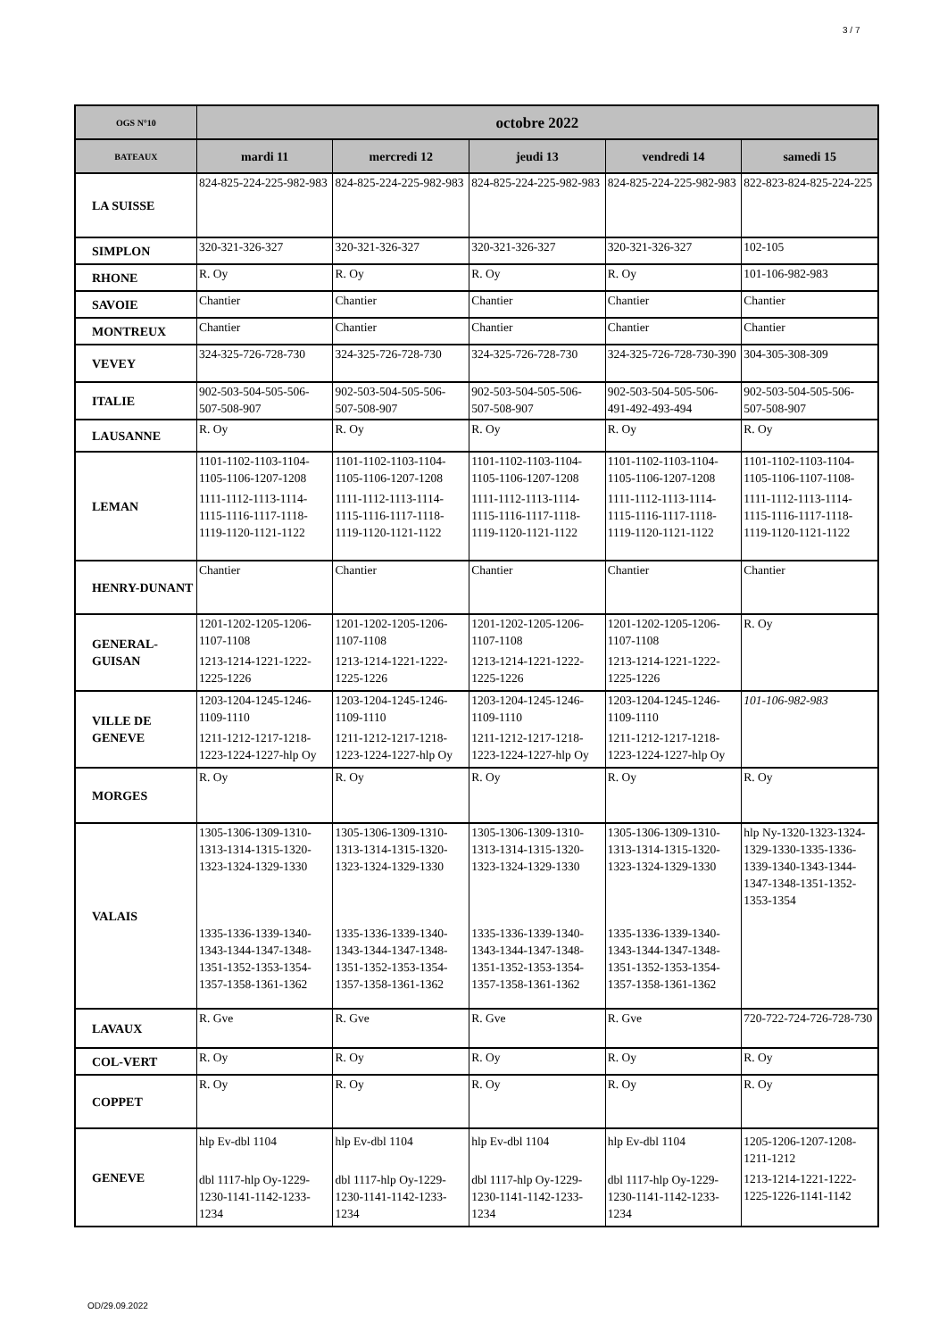3 / 7
| OGS N°10 | octobre 2022 | | | | |
| --- | --- | --- | --- | --- | --- |
| BATEAUX | mardi 11 | mercredi 12 | jeudi 13 | vendredi 14 | samedi 15 |
| LA SUISSE | 824-825-224-225-982-983 | 824-825-224-225-982-983 | 824-825-224-225-982-983 | 824-825-224-225-982-983 | 822-823-824-825-224-225 |
| SIMPLON | 320-321-326-327 | 320-321-326-327 | 320-321-326-327 | 320-321-326-327 | 102-105 |
| RHONE | R. Oy | R. Oy | R. Oy | R. Oy | 101-106-982-983 |
| SAVOIE | Chantier | Chantier | Chantier | Chantier | Chantier |
| MONTREUX | Chantier | Chantier | Chantier | Chantier | Chantier |
| VEVEY | 324-325-726-728-730 | 324-325-726-728-730 | 324-325-726-728-730 | 324-325-726-728-730-390 | 304-305-308-309 |
| ITALIE | 902-503-504-505-506-507-508-907 | 902-503-504-505-506-507-508-907 | 902-503-504-505-506-507-508-907 | 902-503-504-505-506-491-492-493-494 | 902-503-504-505-506-507-508-907 |
| LAUSANNE | R. Oy | R. Oy | R. Oy | R. Oy | R. Oy |
| LEMAN | 1101-1102-1103-1104-1105-1106-1207-1208 1111-1112-1113-1114-1115-1116-1117-1118-1119-1120-1121-1122 | 1101-1102-1103-1104-1105-1106-1207-1208 1111-1112-1113-1114-1115-1116-1117-1118-1119-1120-1121-1122 | 1101-1102-1103-1104-1105-1106-1207-1208 1111-1112-1113-1114-1115-1116-1117-1118-1119-1120-1121-1122 | 1101-1102-1103-1104-1105-1106-1207-1208 1111-1112-1113-1114-1115-1116-1117-1118-1119-1120-1121-1122 | 1101-1102-1103-1104-1105-1106-1107-1108- 1111-1112-1113-1114-1115-1116-1117-1118-1119-1120-1121-1122 |
| HENRY-DUNANT | Chantier | Chantier | Chantier | Chantier | Chantier |
| GENERAL-GUISAN | 1201-1202-1205-1206-1107-1108 1213-1214-1221-1222-1225-1226 | 1201-1202-1205-1206-1107-1108 1213-1214-1221-1222-1225-1226 | 1201-1202-1205-1206-1107-1108 1213-1214-1221-1222-1225-1226 | 1201-1202-1205-1206-1107-1108 1213-1214-1221-1222-1225-1226 | R. Oy |
| VILLE DE GENEVE | 1203-1204-1245-1246-1109-1110 1211-1212-1217-1218-1223-1224-1227-hlp Oy | 1203-1204-1245-1246-1109-1110 1211-1212-1217-1218-1223-1224-1227-hlp Oy | 1203-1204-1245-1246-1109-1110 1211-1212-1217-1218-1223-1224-1227-hlp Oy | 1203-1204-1245-1246-1109-1110 1211-1212-1217-1218-1223-1224-1227-hlp Oy | 101-106-982-983 |
| MORGES | R. Oy | R. Oy | R. Oy | R. Oy | R. Oy |
| VALAIS | 1305-1306-1309-1310-1313-1314-1315-1320-1323-1324-1329-1330 1335-1336-1339-1340-1343-1344-1347-1348-1351-1352-1353-1354-1357-1358-1361-1362 | 1305-1306-1309-1310-1313-1314-1315-1320-1323-1324-1329-1330 1335-1336-1339-1340-1343-1344-1347-1348-1351-1352-1353-1354-1357-1358-1361-1362 | 1305-1306-1309-1310-1313-1314-1315-1320-1323-1324-1329-1330 1335-1336-1339-1340-1343-1344-1347-1348-1351-1352-1353-1354-1357-1358-1361-1362 | 1305-1306-1309-1310-1313-1314-1315-1320-1323-1324-1329-1330 1335-1336-1339-1340-1343-1344-1347-1348-1351-1352-1353-1354-1357-1358-1361-1362 | hlp Ny-1320-1323-1324-1329-1330-1335-1336-1339-1340-1343-1344-1347-1348-1351-1352-1353-1354 |
| LAVAUX | R. Gve | R. Gve | R. Gve | R. Gve | 720-722-724-726-728-730 |
| COL-VERT | R. Oy | R. Oy | R. Oy | R. Oy | R. Oy |
| COPPET | R. Oy | R. Oy | R. Oy | R. Oy | R. Oy |
| GENEVE | hlp Ev-dbl 1104 dbl 1117-hlp Oy-1229-1230-1141-1142-1233-1234 | hlp Ev-dbl 1104 dbl 1117-hlp Oy-1229-1230-1141-1142-1233-1234 | hlp Ev-dbl 1104 dbl 1117-hlp Oy-1229-1230-1141-1142-1233-1234 | hlp Ev-dbl 1104 dbl 1117-hlp Oy-1229-1230-1141-1142-1233-1234 | 1205-1206-1207-1208-1211-1212 1213-1214-1221-1222-1225-1226-1141-1142 |
OD/29.09.2022